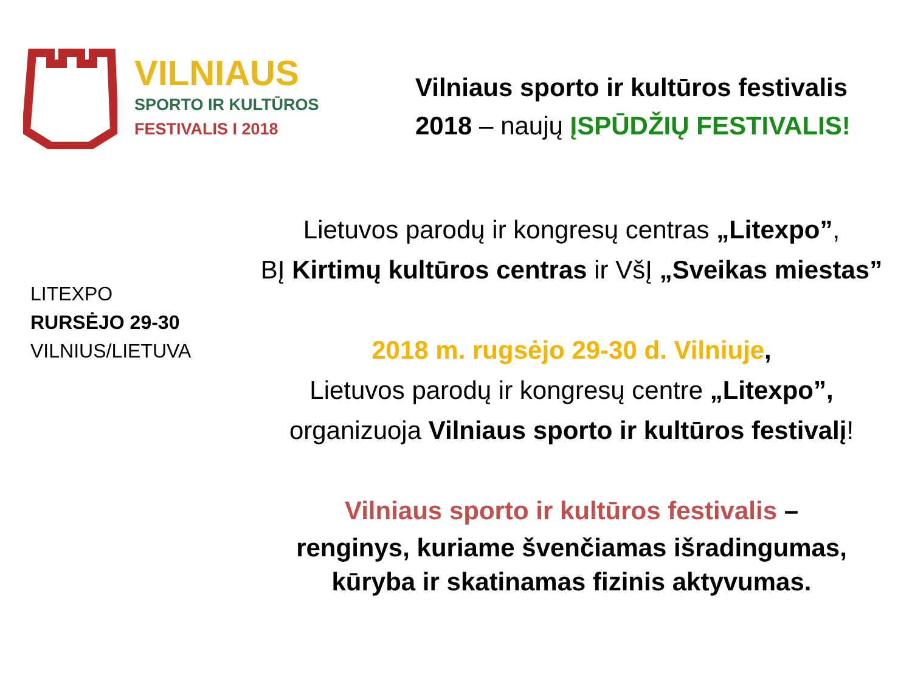VILNIAUS
SPORTO IR KULTŪROS
FESTIVALIS I 2018
Vilniaus sporto ir kultūros festivalis
2018 – naujų ĮSPŪDŽIŲ FESTIVALIS!
LITEXPO
RURSĖJO 29-30
VILNIUS/LIETUVA
Lietuvos parodų ir kongresų centras „Litexpo”,
BĮ Kirtimų kultūros centras ir VšĮ „Sveikas miestas”
2018 m. rugsėjo 29-30 d. Vilniuje,
Lietuvos parodų ir kongresų centre „Litexpo”,
organizuoja Vilniaus sporto ir kultūros festivalį!
Vilniaus sporto ir kultūros festivalis –
renginys, kuriame švenčiamas išradingumas,
kūryba ir skatinamas fizinis aktyvumas.